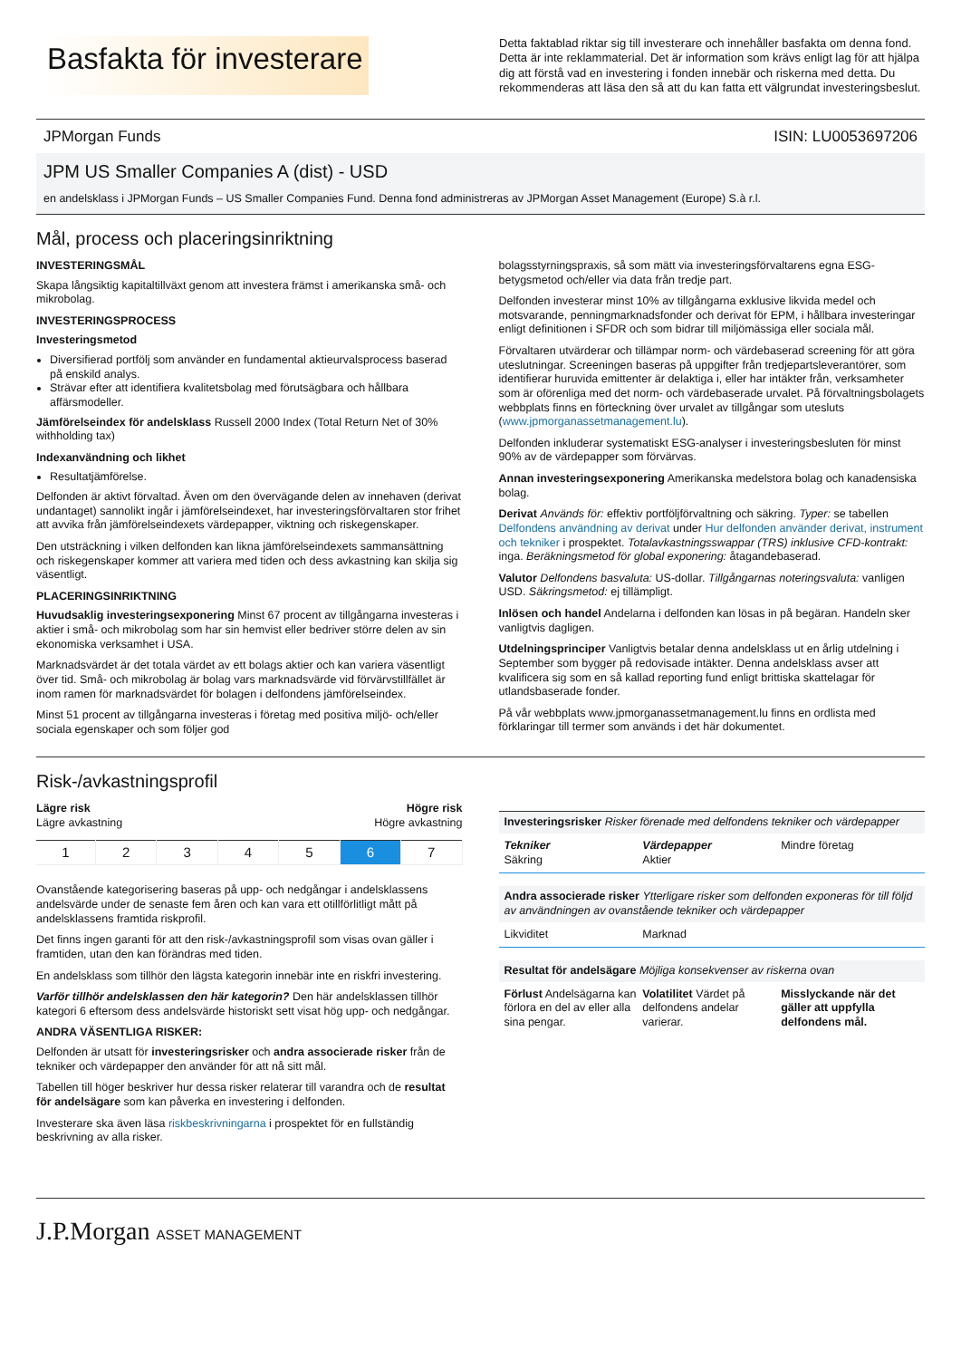Basfakta för investerare
Detta faktablad riktar sig till investerare och innehåller basfakta om denna fond. Detta är inte reklammaterial. Det är information som krävs enligt lag för att hjälpa dig att förstå vad en investering i fonden innebär och riskerna med detta. Du rekommenderas att läsa den så att du kan fatta ett välgrundat investeringsbeslut.
JPMorgan Funds ISIN: LU0053697206
JPM US Smaller Companies A (dist) - USD
en andelsklass i JPMorgan Funds – US Smaller Companies Fund. Denna fond administreras av JPMorgan Asset Management (Europe) S.à r.l.
Mål, process och placeringsinriktning
INVESTERINGSMÅL
Skapa långsiktig kapitaltillväxt genom att investera främst i amerikanska små- och mikrobolag.
INVESTERINGSPROCESS
Investeringsmetod
Diversifierad portfölj som använder en fundamental aktieurvalsprocess baserad på enskild analys.
Strävar efter att identifiera kvalitetsbolag med förutsägbara och hållbara affärsmodeller.
Jämförelseindex för andelsklass Russell 2000 Index (Total Return Net of 30% withholding tax)
Indexanvändning och likhet
Resultatjämförelse.
Delfonden är aktivt förvaltad. Även om den övervägande delen av innehaven (derivat undantaget) sannolikt ingår i jämförelseindexet, har investeringsförvaltaren stor frihet att avvika från jämförelseindexets värdepapper, viktning och riskegenskaper.
Den utsträckning i vilken delfonden kan likna jämförelseindexets sammansättning och riskegenskaper kommer att variera med tiden och dess avkastning kan skilja sig väsentligt.
PLACERINGSINRIKTNING
Huvudsaklig investeringsexponering Minst 67 procent av tillgångarna investeras i aktier i små- och mikrobolag som har sin hemvist eller bedriver större delen av sin ekonomiska verksamhet i USA.
Marknadsvärdet är det totala värdet av ett bolags aktier och kan variera väsentligt över tid. Små- och mikrobolag är bolag vars marknadsvärde vid förvärvstillfället är inom ramen för marknadsvärdet för bolagen i delfondens jämförelseindex.
Minst 51 procent av tillgångarna investeras i företag med positiva miljö- och/eller sociala egenskaper och som följer god
bolagsstyrningspraxis, så som mätt via investeringsförvaltarens egna ESG-betygsmetod och/eller via data från tredje part.
Delfonden investerar minst 10% av tillgångarna exklusive likvida medel och motsvarande, penningmarknadsfonder och derivat för EPM, i hållbara investeringar enligt definitionen i SFDR och som bidrar till miljömässiga eller sociala mål.
Förvaltaren utvärderar och tillämpar norm- och värdebaserad screening för att göra uteslutningar. Screeningen baseras på uppgifter från tredjepartsleverantörer, som identifierar huruvida emittenter är delaktiga i, eller har intäkter från, verksamheter som är oförenliga med det norm- och värdebaserade urvalet. På förvaltningsbolagets webbplats finns en förteckning över urvalet av tillgångar som utesluts (www.jpmorganassetmanagement.lu).
Delfonden inkluderar systematiskt ESG-analyser i investeringsbesluten för minst 90% av de värdepapper som förvärvas.
Annan investeringsexponering Amerikanska medelstora bolag och kanadensiska bolag.
Derivat Används för: effektiv portföljförvaltning och säkring. Typer: se tabellen Delfondens användning av derivat under Hur delfonden använder derivat, instrument och tekniker i prospektet. Totalavkastningsswappar (TRS) inklusive CFD-kontrakt: inga. Beräkningsmetod för global exponering: åtagandebaserad.
Valutor Delfondens basvaluta: US-dollar. Tillgångarnas noteringsvaluta: vanligen USD. Säkringsmetod: ej tillämpligt.
Inlösen och handel Andelarna i delfonden kan lösas in på begäran. Handeln sker vanligtvis dagligen.
Utdelningsprinciper Vanligtvis betalar denna andelsklass ut en årlig utdelning i September som bygger på redovisade intäkter. Denna andelsklass avser att kvalificera sig som en så kallad reporting fund enligt brittiska skattelagar för utlandsbaserade fonder.
På vår webbplats www.jpmorganassetmanagement.lu finns en ordlista med förklaringar till termer som används i det här dokumentet.
Risk-/avkastningsprofil
Lägre risk
Lägre avkastning
Högre risk
Högre avkastning
| 1 | 2 | 3 | 4 | 5 | 6 | 7 |
Ovanstående kategorisering baseras på upp- och nedgångar i andelsklassens andelsvärde under de senaste fem åren och kan vara ett otillförlitligt mått på andelsklassens framtida riskprofil.
Det finns ingen garanti för att den risk-/avkastningsprofil som visas ovan gäller i framtiden, utan den kan förändras med tiden.
En andelsklass som tillhör den lägsta kategorin innebär inte en riskfri investering.
Varför tillhör andelsklassen den här kategorin? Den här andelsklassen tillhör kategori 6 eftersom dess andelsvärde historiskt sett visat hög upp- och nedgångar.
ANDRA VÄSENTLIGA RISKER:
Delfonden är utsatt för investeringsrisker och andra associerade risker från de tekniker och värdepapper den använder för att nå sitt mål.
Tabellen till höger beskriver hur dessa risker relaterar till varandra och de resultat för andelsägare som kan påverka en investering i delfonden.
Investerare ska även läsa riskbeskrivningarna i prospektet för en fullständig beskrivning av alla risker.
Investeringsrisker Risker förenade med delfondens tekniker och värdepapper
Tekniker
Säkring
Värdepapper
Aktier
Mindre företag
Andra associerade risker Ytterligare risker som delfonden exponeras för till följd av användningen av ovanstående tekniker och värdepapper
Likviditet Marknad
Resultat för andelsägare Möjliga konsekvenser av riskerna ovan
Förlust Andelsägarna kan förlora en del av eller alla sina pengar.
Volatilitet Värdet på delfondens andelar varierar.
Misslyckande när det gäller att uppfylla delfondens mål.
J.P.Morgan ASSET MANAGEMENT